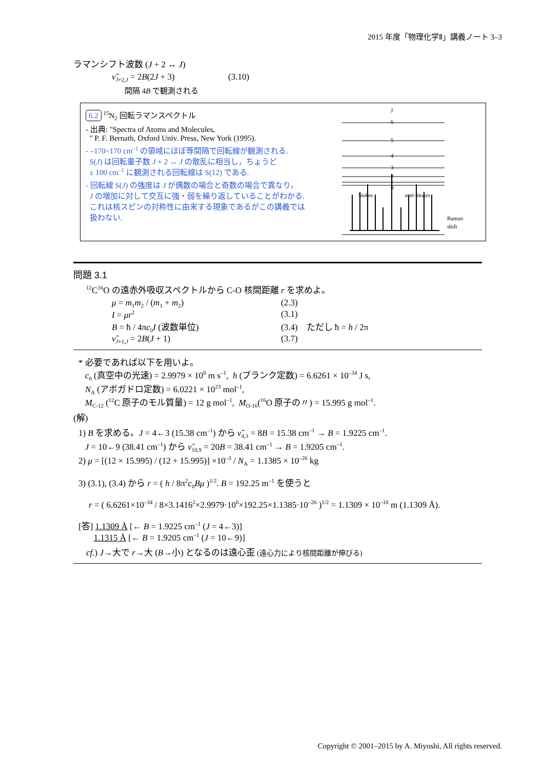2015 年度「物理化学Ⅱ」講義ノート 3–3
ラマンシフト波数 (J + 2 ↔ J)
ν̃<sub>J+2,J</sub> = 2B(2J + 3) (3.10)
間隔 4B で観測される
6.2 <sup>15</sup>N<sub>2</sub> 回転ラマンスペクトル
- 出典: "Spectra of Atoms and Molecules,
" P. F. Bernath, Oxford Univ. Press, New York (1995).
- –170~170 cm<sup>–1</sup> の領域にほぼ等間隔で回転線が観測される.
S(J) は回転量子数 J + 2 ↔ J の散乱に相当し，ちょうど
± 100 cm<sup>–1</sup> に観測される回転線は S(12) である.
- 回転線 S(J) の強度は J が偶数の場合と奇数の場合で異なり，
J の増加に対して交互に強・弱を繰り返していることがわかる.
これは核スピンの対称性に由来する現象であるがこの講義では
扱わない.
J
6
5
4
3
2
1
0
Stokes
anti-Stokes
Raman
shift
問題 3.1
<sup>12</sup>C<sup>16</sup>O の遠赤外吸収スペクトルから C-O 核間距離 r を求めよ。
μ = m<sub>1</sub>m<sub>2</sub> / (m<sub>1</sub> + m<sub>2</sub>) (2.3)
I = μr<sup>2</sup>
(3.1)
B = ħ / 4πc<sub>0</sub>I (波数単位) (3.4) ただし ħ = h / 2π
ν̃<sub>J+1,J</sub> = 2B(J + 1) (3.7)
* 必要であれば以下を用いよ。
c<sub>0</sub> (真空中の光速) = 2.9979 × 10<sup>8</sup> m s<sup>–1</sup>, h (プランク定数) = 6.6261 × 10<sup>–34</sup> J s,
N<sub>A</sub> (アボガドロ定数) = 6.0221 × 10<sup>23</sup> mol<sup>–1</sup>,
M<sub>C-12</sub> (<sup>12</sup>C 原子のモル質量) = 12 g mol<sup>–1</sup>, M<sub>O-16</sub>(<sup>16</sup>O 原子の〃) = 15.995 g mol<sup>–1</sup>.
(解)
1) B を求める。J = 4←3 (15.38 cm<sup>–1</sup>) から ν̃<sub>4,3</sub> = 8B = 15.38 cm<sup>–1</sup> → B = 1.9225 cm<sup>–1</sup>.
J = 10←9 (38.41 cm<sup>–1</sup>) から ν̃<sub>10,9</sub> = 20B = 38.41 cm<sup>–1</sup> → B = 1.9205 cm<sup>–1</sup>.
2) μ = [(12 × 15.995) / (12 + 15.995)] ×10<sup>–3</sup> / N<sub>A</sub> = 1.1385 × 10<sup>–26</sup> kg
3) (3.1), (3.4) から r = ( h / 8π<sup>2</sup>c<sub>0</sub>Bμ )<sup>1/2</sup>. B = 192.25 m<sup>–1</sup> を使うと
r = ( 6.6261×10<sup>–34</sup> / 8×3.1416<sup>2</sup>×2.9979·10<sup>8</sup>×192.25×1.1385·10<sup>–26</sup> )<sup>1/2</sup> = 1.1309 × 10<sup>–10</sup> m (1.1309 Å).
[答] 1.1309 Å [← B = 1.9225 cm<sup>–1</sup> (J = 4←3)]
1.1315 Å [← B = 1.9205 cm<sup>–1</sup> (J = 10←9)]
cf.) J→大で r→大 (B→小) となるのは遠心歪 (遠心力により核間距離が伸びる)
Copyright © 2001–2015 by A. Miyoshi, All rights reserved.